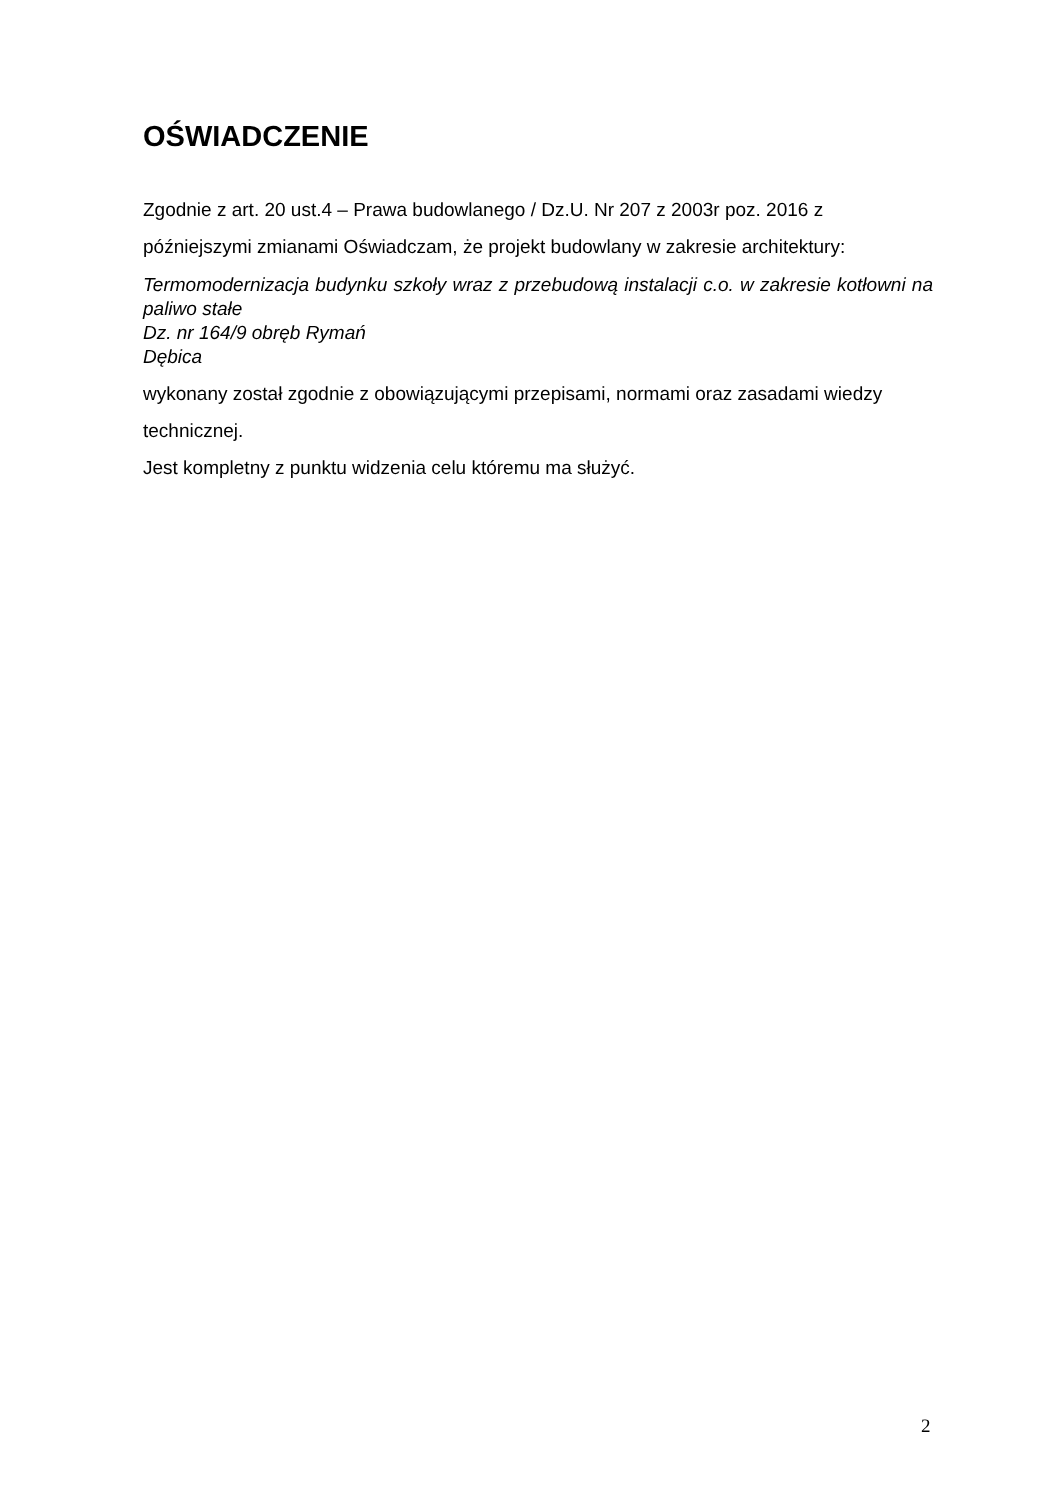OŚWIADCZENIE
Zgodnie z art. 20 ust.4 – Prawa budowlanego / Dz.U. Nr 207 z 2003r poz. 2016 z późniejszymi zmianami Oświadczam, że projekt budowlany w zakresie architektury:
Termomodernizacja budynku szkoły wraz z przebudową instalacji c.o. w zakresie kotłowni na paliwo stałe
Dz. nr 164/9 obręb Rymań
Dębica
wykonany został zgodnie z obowiązującymi przepisami, normami oraz zasadami wiedzy technicznej.
Jest kompletny z punktu widzenia celu któremu ma służyć.
2